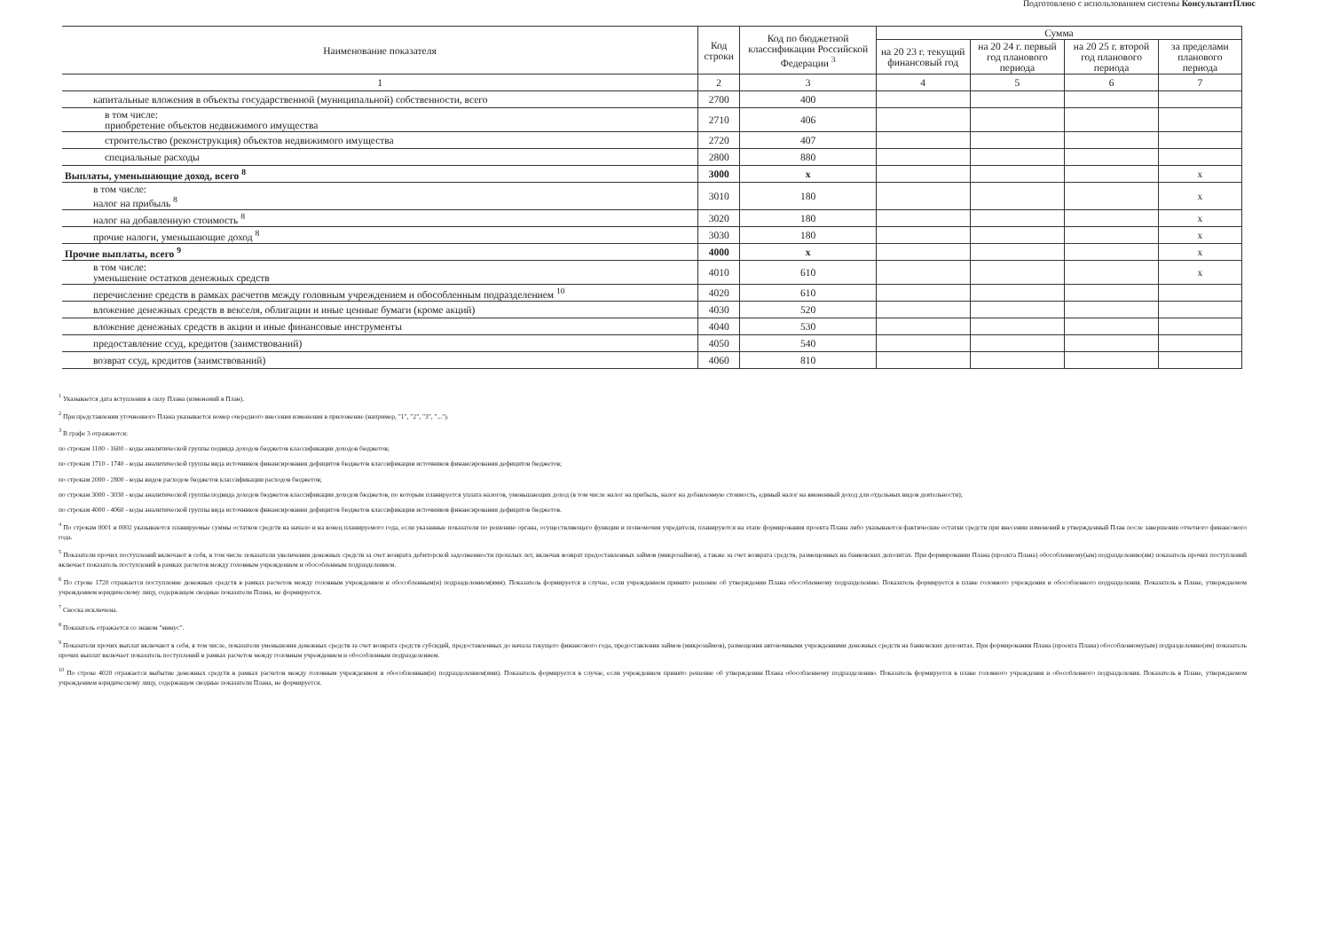Подготовлено с использованием системы КонсультантПлюс
| Наименование показателя | Код строки | Код по бюджетной классификации Российской Федерации <sup>3</sup> | Сумма | | | |
| --- | --- | --- | --- | --- | --- | --- |
| | | | на 20 23 г. текущий финансовый год | на 20 24 г. первый год планового периода | на 20 25 г. второй год планового периода | за пределами планового периода |
| 1 | 2 | 3 | 4 | 5 | 6 | 7 |
| капитальные вложения в объекты государственной (муниципальной) собственности, всего | 2700 | 400 | | | | |
| в том числе: приобретение объектов недвижимого имущества | 2710 | 406 | | | | |
| строительство (реконструкция) объектов недвижимого имущества | 2720 | 407 | | | | |
| специальные расходы | 2800 | 880 | | | | |
| Выплаты, уменьшающие доход, всего <sup>8</sup> | 3000 | x | | | | x |
| в том числе: налог на прибыль <sup>8</sup> | 3010 | 180 | | | | x |
| налог на добавленную стоимость <sup>8</sup> | 3020 | 180 | | | | x |
| прочие налоги, уменьшающие доход <sup>8</sup> | 3030 | 180 | | | | x |
| Прочие выплаты, всего <sup>9</sup> | 4000 | x | | | | x |
| в том числе: уменьшение остатков денежных средств | 4010 | 610 | | | | x |
| перечисление средств в рамках расчетов между головным учреждением и обособленным подразделением <sup>10</sup> | 4020 | 610 | | | | |
| вложение денежных средств в векселя, облигации и иные ценные бумаги (кроме акций) | 4030 | 520 | | | | |
| вложение денежных средств в акции и иные финансовые инструменты | 4040 | 530 | | | | |
| предоставление ссуд, кредитов (заимствований) | 4050 | 540 | | | | |
| возврат ссуд, кредитов (заимствований) | 4060 | 810 | | | | |
<sup>1</sup> Указывается дата вступления в силу Плана (изменений в План).
<sup>2</sup> При представлении уточненного Плана указывается номер очередного внесения изменения в приложение (например, "1", "2", "3", "...").
<sup>3</sup> В графе 3 отражаются:
по строкам 1100 - 1600 - коды аналитической группы подвида доходов бюджетов классификации доходов бюджетов;
по строкам 1710 - 1740 - коды аналитической группы вида источников финансирования дефицитов бюджетов классификации источников финансирования дефицитов бюджетов;
по строкам 2000 - 2800 - коды видов расходов бюджетов классификации расходов бюджетов;
по строкам 3000 - 3030 - коды аналитической группы подвида доходов бюджетов классификации доходов бюджетов, по которым планируется уплата налогов, уменьшающих доход (в том числе налог на прибыль, налог на добавленную стоимость, единый налог на вмененный доход для отдельных видов деятельности);
по строкам 4000 - 4060 - коды аналитической группы вида источников финансирования дефицитов бюджетов классификации источников финансирования дефицитов бюджетов.
<sup>4</sup> По строкам 0001 и 0002 указываются планируемые суммы остатков средств на начало и на конец планируемого года, если указанные показатели по решению органа, осуществляющего функции и полномочия учредителя, планируются на этапе формирования проекта Плана либо указываются фактические остатки средств при внесении изменений в утвержденный План после завершения отчетного финансового года.
<sup>5</sup> Показатели прочих поступлений включают в себя, в том числе показатели увеличения денежных средств за счет возврата дебиторской задолженности прошлых лет, включая возврат предоставленных займов (микрозаймов), а также за счет возврата средств, размещенных на банковских депозитах. При формировании Плана (проекта Плана) обособленному(ым) подразделению(ям) показатель прочих поступлений включает показатель поступлений в рамках расчетов между головным учреждением и обособленным подразделением.
<sup>6</sup> По строке 1720 отражается поступление денежных средств в рамках расчетов между головным учреждением и обособленным(и) подразделением(ями). Показатель формируется в случае, если учреждением принято решение об утверждении Плана обособленному подразделению. Показатель формируется в плане головного учреждения и обособленного подразделения. Показатель в Плане, утверждаемом учреждением юридическому лицу, содержащем сводные показатели Плана, не формируется.
<sup>7</sup> Сноска исключена.
<sup>8</sup> Показатель отражается со знаком "минус".
<sup>9</sup> Показатели прочих выплат включают в себя, в том числе, показатели уменьшения денежных средств за счет возврата средств субсидий, предоставленных до начала текущего финансового года, предоставления займов (микрозаймов), размещения автономными учреждениями денежных средств на банковских депозитах. При формировании Плана (проекта Плана) обособленному(ым) подразделению(ям) показатель прочих выплат включает показатель поступлений в рамках расчетов между головным учреждением и обособленным подразделением.
<sup>10</sup> По строке 4020 отражается выбытие денежных средств в рамках расчетов между головным учреждением и обособленным(и) подразделением(ями). Показатель формируется в случае, если учреждением принято решение об утверждении Плана обособленному подразделению. Показатель формируется в плане головного учреждения и обособленного подразделения. Показатель в Плане, утверждаемом учреждением юридическому лицу, содержащем сводные показатели Плана, не формируется.